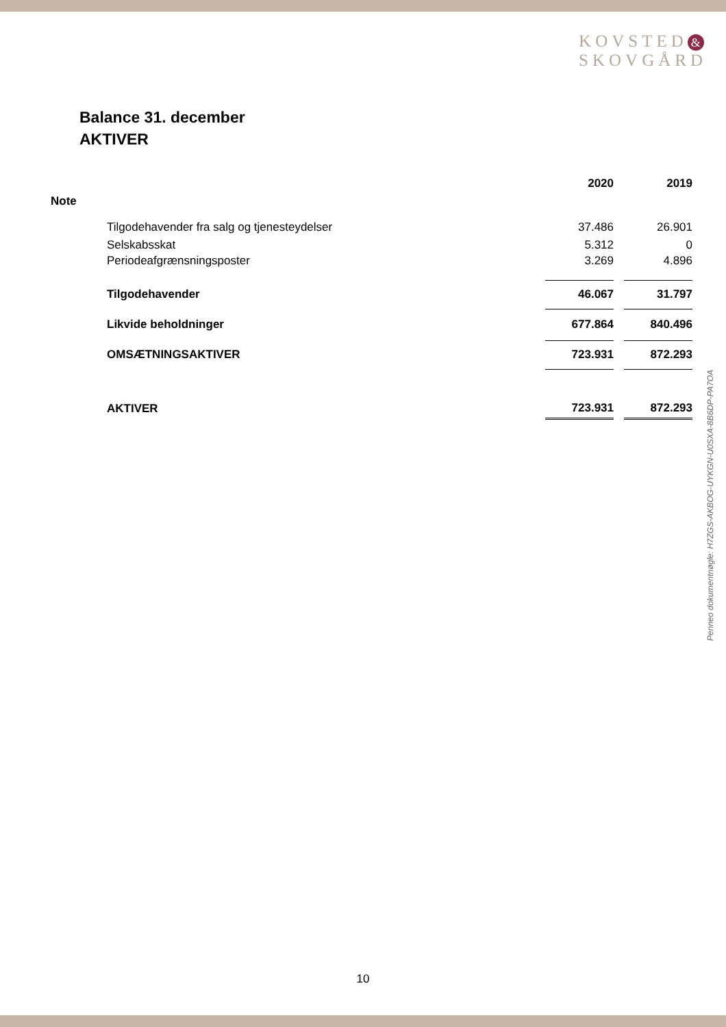KOVSTED &
SKOVGÅRD
Balance 31. december
AKTIVER
| | | 2020 | | 2019 |
| --- | --- | --- | --- | --- |
| Note | | | | |
| | Tilgodehavender fra salg og tjenesteydelser | 37.486 | | 26.901 |
| | Selskabsskat | 5.312 | | 0 |
| | Periodeafgrænsningsposter | 3.269 | | 4.896 |
| | Tilgodehavender | 46.067 | | 31.797 |
| | Likvide beholdninger | 677.864 | | 840.496 |
| | OMSÆTNINGSAKTIVER | 723.931 | | 872.293 |
| | AKTIVER | 723.931 | | 872.293 |
Penneo dokumentnøgle: H7ZGS-AKBOG-UYKGN-U0SXA-8B6DP-PA7OA
10